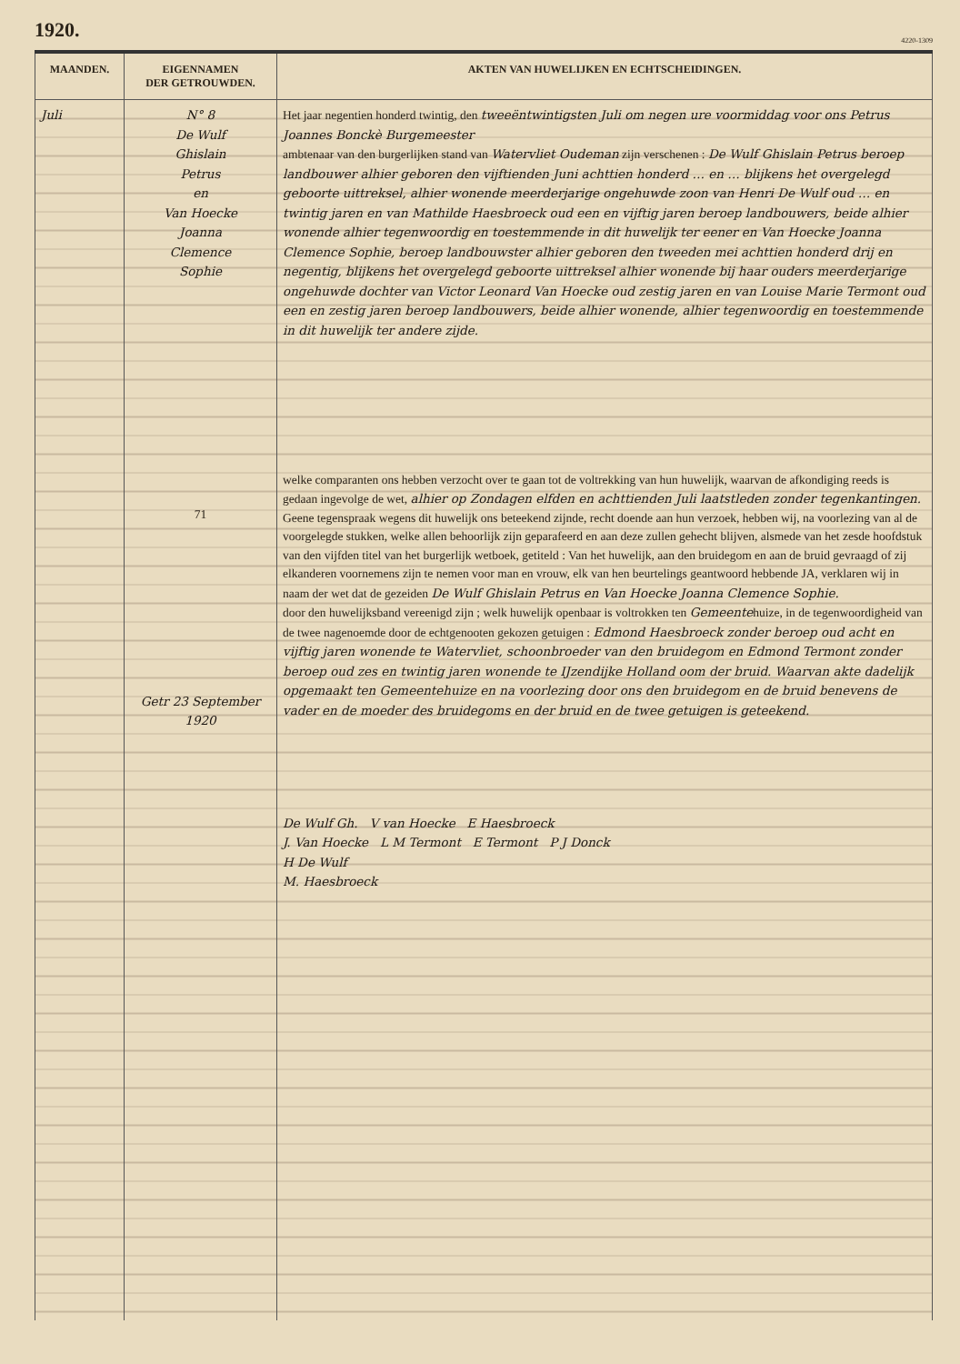1920. 4220-1309
| MAANDEN. | EIGENNAMEN DER GETROUWDEN. | AKTEN VAN HUWELIJKEN EN ECHTSCHEIDINGEN. |
| --- | --- | --- |
| Juli | N° 8 De Wulf Ghislain Petrus en Van Hoecke Joanna Clemence Sophie 71 Getr 23 September 1920 | Het jaar negentien honderd twintig, den tweeëntwintigsten Juli om negen ure voormiddag voor ons Petrus Joannes Bonckè Burgemeester ambtenaar van den burgerlijken stand van Watervliet Oudeman zijn verschenen : De Wulf Ghislain Petrus beroep landbouwer alhier geboren den vijftienden Juni achttien honderd … en … blijkens het overgelegd geboorte uittreksel, alhier wonende meerderjarige ongehuwde zoon van Henri De Wulf oud … en twintig jaren en van Mathilde Haesbroeck oud een en vijftig jaren beroep landbouwers, beide alhier wonende alhier tegenwoordig en toestemmende in dit huwelijk ter eener en Van Hoecke Joanna Clemence Sophie, beroep landbouwster alhier geboren den tweeden mei achttien honderd drij en negentig, blijkens het overgelegd geboorte uittreksel alhier wonende bij haar ouders meerderjarige ongehuwde dochter van Victor Leonard Van Hoecke oud zestig jaren en van Louise Marie Termont oud een en zestig jaren beroep landbouwers, beide alhier wonende, alhier tegenwoordig en toestemmende in dit huwelijk ter andere zijde. welke comparanten ons hebben verzocht over te gaan tot de voltrekking van hun huwelijk, waarvan de afkondiging reeds is gedaan ingevolge de wet, alhier op Zondagen elfden en achttienden Juli laatstleden zonder tegenkantingen. Geene tegenspraak wegens dit huwelijk ons beteekend zijnde, recht doende aan hun verzoek, hebben wij, na voorlezing van al de voorgelegde stukken, welke allen behoorlijk zijn geparafeerd en aan deze zullen gehecht blijven, alsmede van het zesde hoofdstuk van den vijfden titel van het burgerlijk wetboek, getiteld : Van het huwelijk, aan den bruidegom en aan de bruid gevraagd of zij elkanderen voornemens zijn te nemen voor man en vrouw, elk van hen beurtelings geantwoord hebbende JA, verklaren wij in naam der wet dat de gezeiden De Wulf Ghislain Petrus en Van Hoecke Joanna Clemence Sophie. door den huwelijksband vereenigd zijn ; welk huwelijk openbaar is voltrokken ten Gemeente huize, in de tegenwoordigheid van de twee nagenoemde door de echtgenooten gekozen getuigen : Edmond Haesbroeck zonder beroep oud acht en vijftig jaren wonende te Watervliet, schoonbroeder van den bruidegom en Edmond Termont zonder beroep oud zes en twintig jaren wonende te IJzendijke Holland oom der bruid. Waarvan akte dadelijk opgemaakt ten Gemeentehuize en na voorlezing door ons den bruidegom en de bruid benevens de vader en de moeder des bruidegoms en der bruid en de twee getuigen is geteekend. De Wulf Gh. V van Hoecke E Haesbroeck J. Van Hoecke L M Termont E Termont P J Donck H De Wulf M. Haesbroeck |